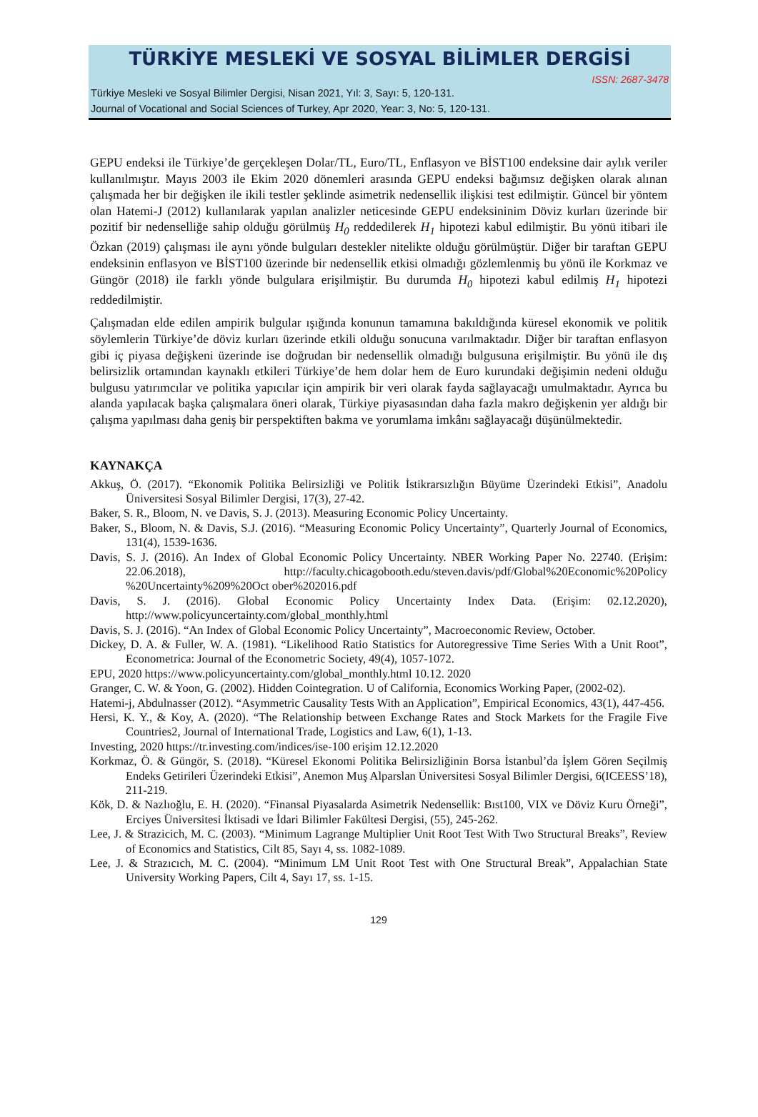TÜRKİYE MESLEKİ VE SOSYAL BİLİMLER DERGİSİ
ISSN: 2687-3478
Türkiye Mesleki ve Sosyal Bilimler Dergisi, Nisan 2021, Yıl: 3, Sayı: 5, 120-131.
Journal of Vocational and Social Sciences of Turkey, Apr 2020, Year: 3, No: 5, 120-131.
GEPU endeksi ile Türkiye’de gerçekleşen Dolar/TL, Euro/TL, Enflasyon ve BİST100 endeksine dair aylık veriler kullanılmıştır. Mayıs 2003 ile Ekim 2020 dönemleri arasında GEPU endeksi bağımsız değişken olarak alınan çalışmada her bir değişken ile ikili testler şeklinde asimetrik nedensellik ilişkisi test edilmiştir. Güncel bir yöntem olan Hatemi-J (2012) kullanılarak yapılan analizler neticesinde GEPU endeksininim Döviz kurları üzerinde bir pozitif bir nedenselliğe sahip olduğu görülmüş H<sub>0</sub> reddedilerek H<sub>1</sub> hipotezi kabul edilmiştir. Bu yönü itibari ile Özkan (2019) çalışması ile aynı yönde bulguları destekler nitelikte olduğu görülmüştür. Diğer bir taraftan GEPU endeksinin enflasyon ve BİST100 üzerinde bir nedensellik etkisi olmadığı gözlemlenmiş bu yönü ile Korkmaz ve Güngör (2018) ile farklı yönde bulgulara erişilmiştir. Bu durumda H<sub>0</sub> hipotezi kabul edilmiş H<sub>1</sub> hipotezi reddedilmiştir.
Çalışmadan elde edilen ampirik bulgular ışığında konunun tamamına bakıldığında küresel ekonomik ve politik söylemlerin Türkiye’de döviz kurları üzerinde etkili olduğu sonucuna varılmaktadır. Diğer bir taraftan enflasyon gibi iç piyasa değişkeni üzerinde ise doğrudan bir nedensellik olmadığı bulgusuna erişilmiştir. Bu yönü ile dış belirsizlik ortamından kaynaklı etkileri Türkiye’de hem dolar hem de Euro kurundaki değişimin nedeni olduğu bulgusu yatırımcılar ve politika yapıcılar için ampirik bir veri olarak fayda sağlayacağı umulmaktadır. Ayrıca bu alanda yapılacak başka çalışmalara öneri olarak, Türkiye piyasasından daha fazla makro değişkenin yer aldığı bir çalışma yapılması daha geniş bir perspektiften bakma ve yorumlama imkânı sağlayacağı düşünülmektedir.
KAYNAKÇA
Akkuş, Ö. (2017). “Ekonomik Politika Belirsizliği ve Politik İstikrarsızlığın Büyüme Üzerindeki Etkisi”, Anadolu Üniversitesi Sosyal Bilimler Dergisi, 17(3), 27-42.
Baker, S. R., Bloom, N. ve Davis, S. J. (2013). Measuring Economic Policy Uncertainty.
Baker, S., Bloom, N. & Davis, S.J. (2016). “Measuring Economic Policy Uncertainty”, Quarterly Journal of Economics, 131(4), 1539-1636.
Davis, S. J. (2016). An Index of Global Economic Policy Uncertainty. NBER Working Paper No. 22740. (Erişim: 22.06.2018), http://faculty.chicagobooth.edu/steven.davis/pdf/Global%20Economic%20Policy %20Uncertainty%209%20Oct ober%202016.pdf
Davis, S. J. (2016). Global Economic Policy Uncertainty Index Data. (Erişim: 02.12.2020), http://www.policyuncertainty.com/global_monthly.html
Davis, S. J. (2016). “An Index of Global Economic Policy Uncertainty”, Macroeconomic Review, October.
Dickey, D. A. & Fuller, W. A. (1981). “Likelihood Ratio Statistics for Autoregressive Time Series With a Unit Root”, Econometrica: Journal of the Econometric Society, 49(4), 1057-1072.
EPU, 2020 https://www.policyuncertainty.com/global_monthly.html 10.12. 2020
Granger, C. W. & Yoon, G. (2002). Hidden Cointegration. U of California, Economics Working Paper, (2002-02).
Hatemi-j, Abdulnasser (2012). “Asymmetric Causality Tests With an Application”, Empirical Economics, 43(1), 447-456.
Hersi, K. Y., & Koy, A. (2020). “The Relationship between Exchange Rates and Stock Markets for the Fragile Five Countries2, Journal of International Trade, Logistics and Law, 6(1), 1-13.
Investing, 2020 https://tr.investing.com/indices/ise-100 erişim 12.12.2020
Korkmaz, Ö. & Güngör, S. (2018). “Küresel Ekonomi Politika Belirsizliğinin Borsa İstanbul’da İşlem Gören Seçilmiş Endeks Getirileri Üzerindeki Etkisi”, Anemon Muş Alparslan Üniversitesi Sosyal Bilimler Dergisi, 6(ICEESS’18), 211-219.
Kök, D. & Nazlıoğlu, E. H. (2020). “Finansal Piyasalarda Asimetrik Nedensellik: Bıst100, VIX ve Döviz Kuru Örneği”, Erciyes Üniversitesi İktisadi ve İdari Bilimler Fakültesi Dergisi, (55), 245-262.
Lee, J. & Strazicich, M. C. (2003). “Minimum Lagrange Multiplier Unit Root Test With Two Structural Breaks”, Review of Economics and Statistics, Cilt 85, Sayı 4, ss. 1082-1089.
Lee, J. & Strazıcıch, M. C. (2004). “Minimum LM Unit Root Test with One Structural Break”, Appalachian State University Working Papers, Cilt 4, Sayı 17, ss. 1-15.
129